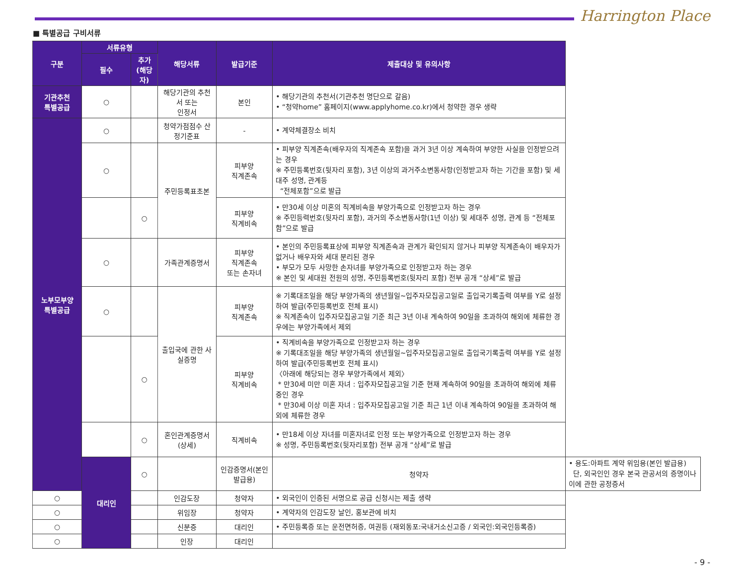Harrington Place
■ 특별공급 구비서류
| 구분 | 서류유형 | | 해당서류 | 발급기준 | 제출대상 및 유의사항 | |
| --- | --- | --- | --- | --- | --- | --- |
| | 필수 | 추가 (해당자) | | | | |
| 기관추천 특별공급 | ○ | | 해당기관의 추천서 또는 인정서 | 본인 | • 해당기관의 추천서(기관추천 명단으로 갈음) • “청약home” 홈페이지(www.applyhome.co.kr)에서 청약한 경우 생략 | |
| 노부모부양 특별공급 | ○ | | 청약가점점수 산정기준표 | - | • 계약체결장소 비치 | |
| | ○ | | 주민등록표초본 | 피부양 직계존속 | • 피부양 직계존속(배우자의 직계존속 포함)을 과거 3년 이상 계속하여 부양한 사실을 인정받으려는 경우 ※ 주민등록번호(뒷자리 포함), 3년 이상의 과거주소변동사항(인정받고자 하는 기간을 포함) 및 세대주 성명, 관계등 “전체포함”으로 발급 | |
| | | ○ | | 피부양 직계비속 | • 만30세 이상 미혼의 직계비속을 부양가족으로 인정받고자 하는 경우 ※ 주민등력번호(뒷자리 포함), 과거의 주소변동사항(1년 이상) 및 세대주 성명, 관계 등 “전체포함”으로 발급 | |
| | ○ | | 가족관계증명서 | 피부양 직계존속 또는 손자녀 | • 본인의 주민등록표상에 피부양 직계존속과 관계가 확인되지 않거나 피부양 직계존속이 배우자가 없거나 배우자와 세대 분리된 경우 • 부모가 모두 사망한 손자녀를 부양가족으로 인정받고자 하는 경우 ※ 본인 및 세대원 전원의 성명, 주민등록번호(뒷자리 포함) 전부 공개 “상세”로 발급 | |
| | ○ | | 출입국에 관한 사실증명 | 피부양 직계존속 | ※ 기록대조일을 해당 부양가족의 생년월일~입주자모집공고일로 출입국기록출력 여부를 Y로 설정하여 발급(주민등록번호 전체 표시) ※ 직계존속이 입주자모집공고일 기준 최근 3년 이내 계속하여 90일을 초과하여 해외에 체류한 경우에는 부양가족에서 제외 | |
| | | ○ | | 피부양 직계비속 | • 직계비속을 부양가족으로 인정받고자 하는 경우 ※ 기록대조일을 해당 부양가족의 생년월일~입주자모집공고일로 출입국기록출력 여부를 Y로 설정하여 발급(주민등록번호 전체 표시) 〈아래에 해당되는 경우 부양가족에서 제외〉 * 만30세 미만 미혼 자녀 : 입주자모집공고일 기준 현재 계속하여 90일을 초과하여 해외에 체류 중인 경우 * 만30세 이상 미혼 자녀 : 입주자모집공고일 기준 최근 1년 이내 계속하여 90일을 초과하여 해외에 체류한 경우 | |
| | | ○ | 혼인관계증명서(상세) | 직계비속 | • 만18세 이상 자녀를 미혼자녀로 인정 또는 부양가족으로 인정받고자 하는 경우 ※ 성명, 주민등록번호(뒷자리포함) 전부 공개 “상세”로 발급 | |
| | 대리인 | ○ | | 인감증명서(본인발급용) | 청약자 | • 용도:아파트 계약 위임용(본인 발급용) 단, 외국인인 경우 본국 관공서의 증명이나 이에 관한 공정증서 |
| ○ | | | 인감도장 | 청약자 | • 외국인이 인증된 서명으로 공급 신청시는 제출 생략 | |
| ○ | | | 위임장 | 청약자 | • 계약자의 인감도장 날인, 홍보관에 비치 | |
| ○ | | | 신분증 | 대리인 | • 주민등록증 또는 운전면허증, 여권등 (재외동포:국내거소신고증 / 외국인:외국인등록증) | |
| ○ | | | 인장 | 대리인 | | |
- 9 -